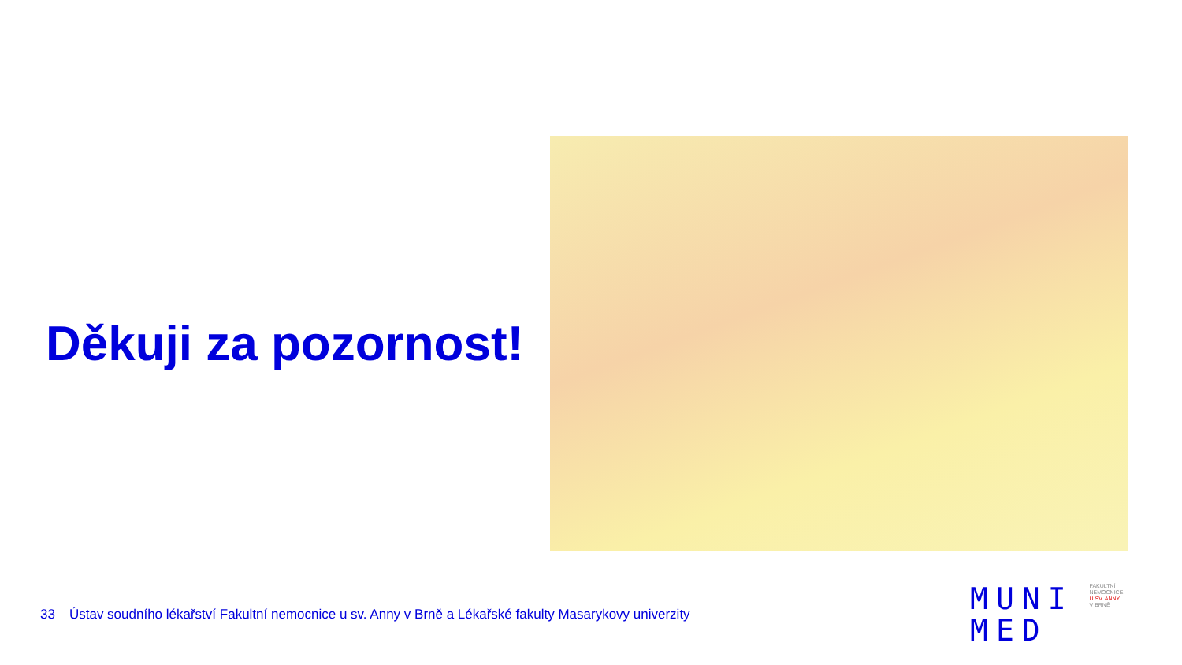Děkuji za pozornost!
33 Ústav soudního lékařství Fakultní nemocnice u sv. Anny v Brně a Lékařské fakulty Masarykovy univerzity
MUNI
MED
FAKULTNÍ
NEMOCNICE
U SV. ANNY
V BRNĚ